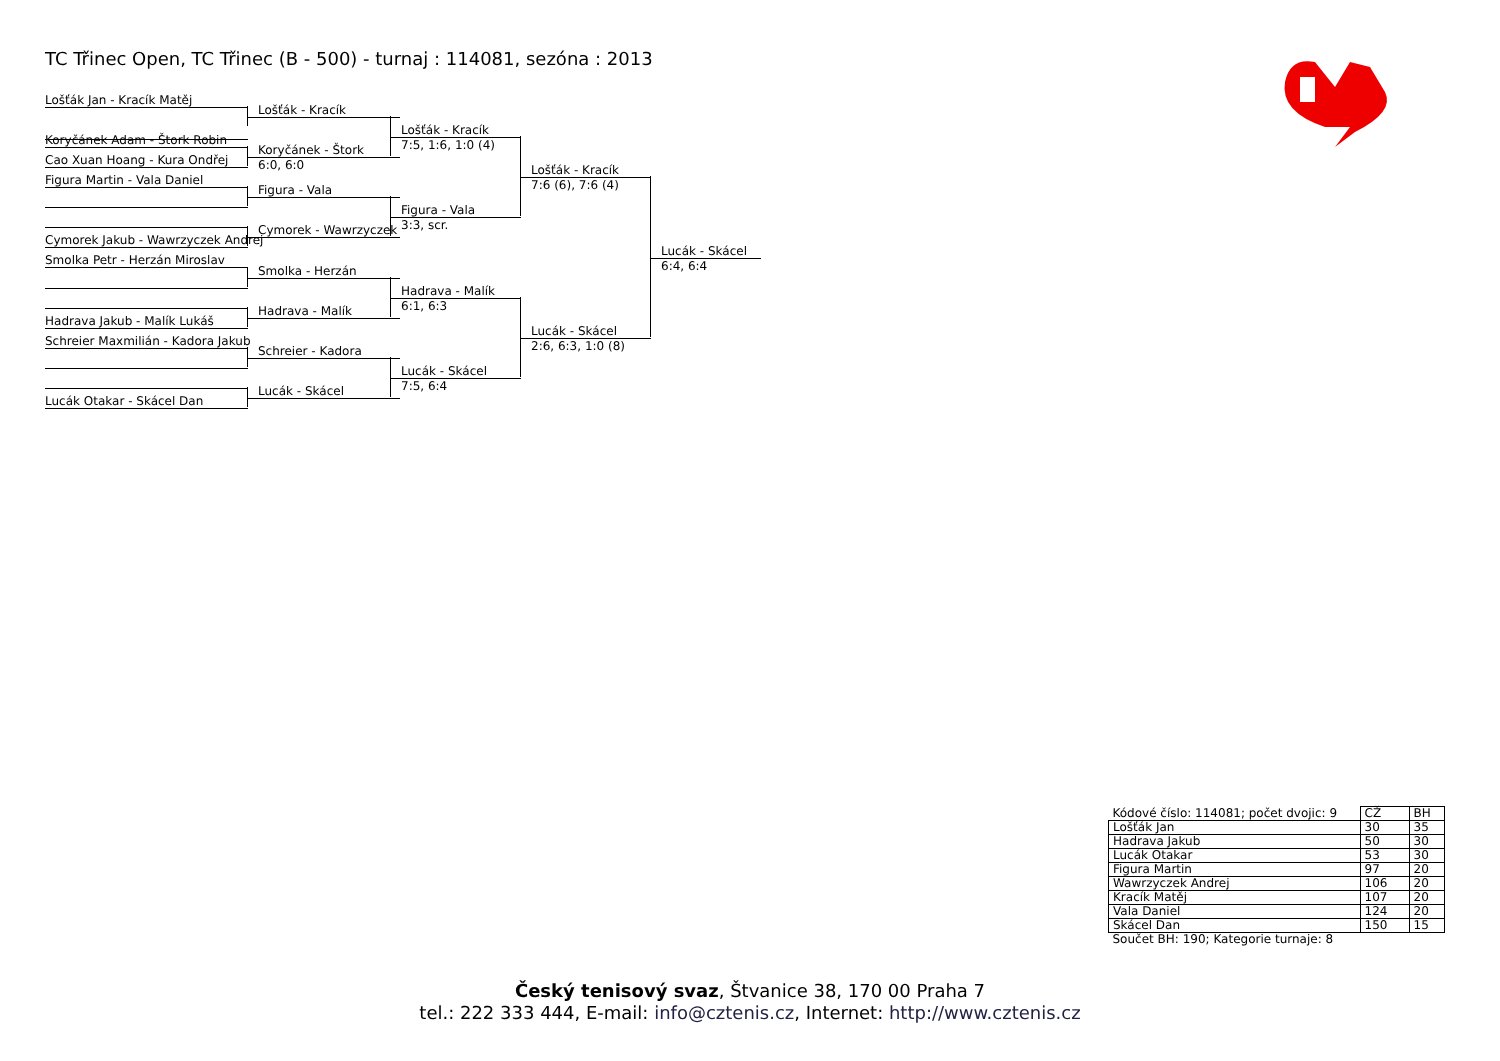TC Třinec Open, TC Třinec (B - 500) - turnaj : 114081, sezóna : 2013
Lošťák Jan - Kracík Matěj
Koryčánek Adam - Štork Robin
Cao Xuan Hoang - Kura Ondřej
Figura Martin - Vala Daniel
Cymorek Jakub - Wawrzyczek Andrej
Smolka Petr - Herzán Miroslav
Hadrava Jakub - Malík Lukáš
Schreier Maxmilián - Kadora Jakub
Lucák Otakar - Skácel Dan
Lošťák - Kracík
Koryčánek - Štork
6:0, 6:0
Figura - Vala
Cymorek - Wawrzyczek
Smolka - Herzán
Hadrava - Malík
Schreier - Kadora
Lucák - Skácel
Lošťák - Kracík
7:5, 1:6, 1:0 (4)
Figura - Vala
3:3, scr.
Hadrava - Malík
6:1, 6:3
Lucák - Skácel
7:5, 6:4
Lošťák - Kracík
7:6 (6), 7:6 (4)
Lucák - Skácel
2:6, 6:3, 1:0 (8)
Lucák - Skácel
6:4, 6:4
| Kódové číslo: 114081; počet dvojic: 9 | CŽ | BH |
| Lošťák Jan | 30 | 35 |
| Hadrava Jakub | 50 | 30 |
| Lucák Otakar | 53 | 30 |
| Figura Martin | 97 | 20 |
| Wawrzyczek Andrej | 106 | 20 |
| Kracík Matěj | 107 | 20 |
| Vala Daniel | 124 | 20 |
| Skácel Dan | 150 | 15 |
| Součet BH: 190; Kategorie turnaje: 8 | | |
Český tenisový svaz, Štvanice 38, 170 00 Praha 7
tel.: 222 333 444, E-mail: info@cztenis.cz, Internet: http://www.cztenis.cz